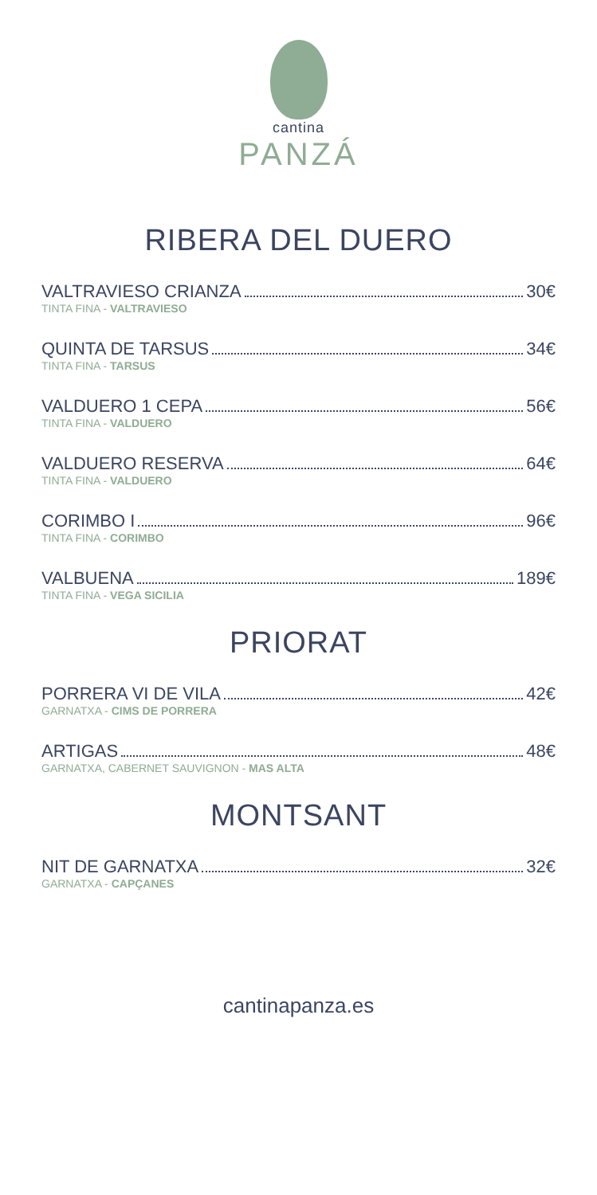cantina
PANZÁ
RIBERA DEL DUERO
VALTRAVIESO CRIANZA 30€
TINTA FINA - VALTRAVIESO
QUINTA DE TARSUS 34€
TINTA FINA - TARSUS
VALDUERO 1 CEPA 56€
TINTA FINA - VALDUERO
VALDUERO RESERVA 64€
TINTA FINA - VALDUERO
CORIMBO I 96€
TINTA FINA - CORIMBO
VALBUENA 189€
TINTA FINA - VEGA SICILIA
PRIORAT
PORRERA VI DE VILA 42€
GARNATXA - CIMS DE PORRERA
ARTIGAS 48€
GARNATXA, CABERNET SAUVIGNON - MAS ALTA
MONTSANT
NIT DE GARNATXA 32€
GARNATXA - CAPÇANES
cantinapanza.es